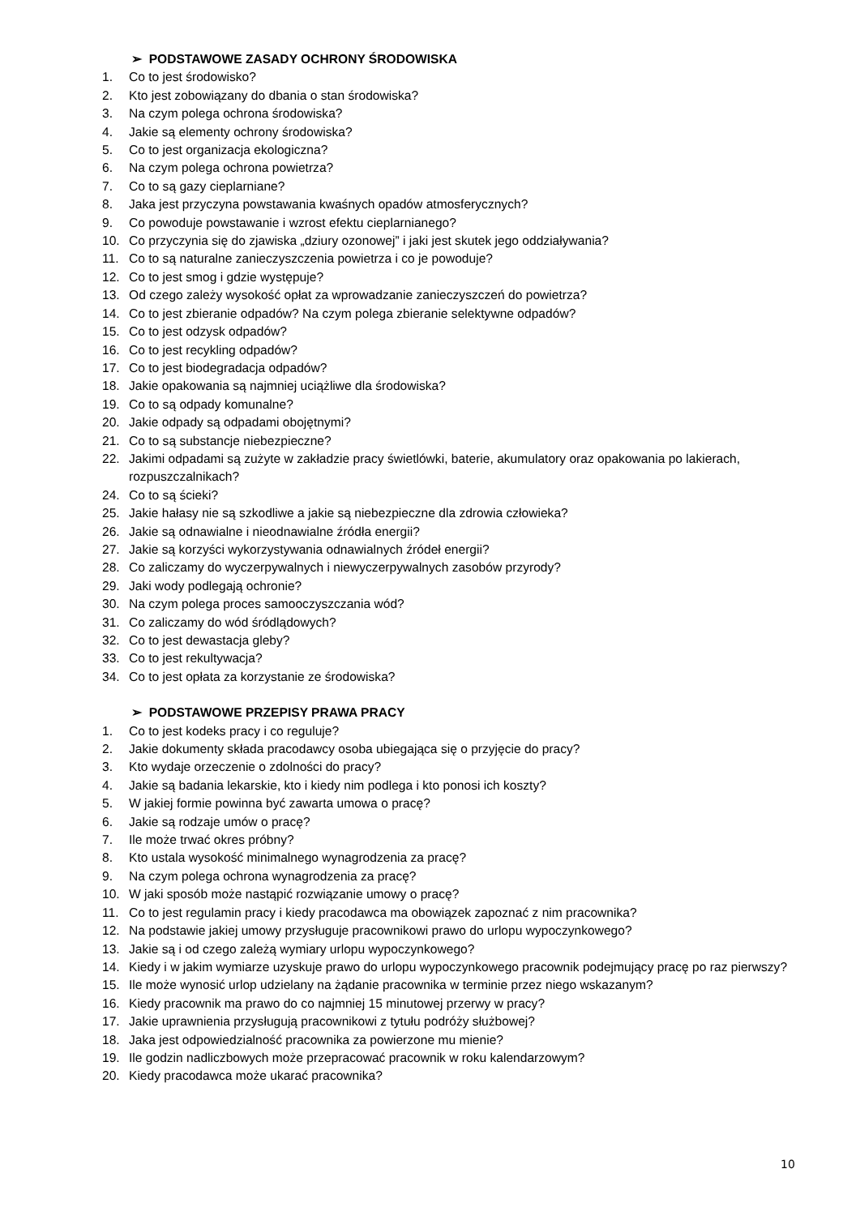➢ PODSTAWOWE ZASADY OCHRONY ŚRODOWISKA
1. Co to jest środowisko?
2. Kto jest zobowiązany do dbania o stan środowiska?
3. Na czym polega ochrona środowiska?
4. Jakie są elementy ochrony środowiska?
5. Co to jest organizacja ekologiczna?
6. Na czym polega ochrona powietrza?
7. Co to są gazy cieplarniane?
8. Jaka jest przyczyna powstawania kwaśnych opadów atmosferycznych?
9. Co powoduje powstawanie i wzrost efektu cieplarnianego?
10. Co przyczynia się do zjawiska „dziury ozonowej” i jaki jest skutek jego oddziaływania?
11. Co to są naturalne zanieczyszczenia powietrza i co je powoduje?
12. Co to jest smog i gdzie występuje?
13. Od czego zależy wysokość opłat za wprowadzanie zanieczyszczeń do powietrza?
14. Co to jest zbieranie odpadów? Na czym polega zbieranie selektywne odpadów?
15. Co to jest odzysk odpadów?
16. Co to jest recykling odpadów?
17. Co to jest biodegradacja odpadów?
18. Jakie opakowania są najmniej uciążliwe dla środowiska?
19. Co to są odpady komunalne?
20. Jakie odpady są odpadami obojętnymi?
21. Co to są substancje niebezpieczne?
22. Jakimi odpadami są zużyte w zakładzie pracy świetlówki, baterie, akumulatory oraz opakowania po lakierach, rozpuszczalnikach?
24. Co to są ścieki?
25. Jakie hałasy nie są szkodliwe a jakie są niebezpieczne dla zdrowia człowieka?
26. Jakie są odnawialne i nieodnawialne źródła energii?
27. Jakie są korzyści wykorzystywania odnawialnych źródeł energii?
28. Co zaliczamy do wyczerpywalnych i niewyczerpywalnych zasobów przyrody?
29. Jaki wody podlegają ochronie?
30. Na czym polega proces samooczyszczania wód?
31. Co zaliczamy do wód śródlądowych?
32. Co to jest dewastacja gleby?
33. Co to jest rekultywacja?
34. Co to jest opłata za korzystanie ze środowiska?
➢ PODSTAWOWE PRZEPISY PRAWA PRACY
1. Co to jest kodeks pracy i co reguluje?
2. Jakie dokumenty składa pracodawcy osoba ubiegająca się o przyjęcie do pracy?
3. Kto wydaje orzeczenie o zdolności do pracy?
4. Jakie są badania lekarskie, kto i kiedy nim podlega i kto ponosi ich koszty?
5. W jakiej formie powinna być zawarta umowa o pracę?
6. Jakie są rodzaje umów o pracę?
7. Ile może trwać okres próbny?
8. Kto ustala wysokość minimalnego wynagrodzenia za pracę?
9. Na czym polega ochrona wynagrodzenia za pracę?
10. W jaki sposób może nastąpić rozwiązanie umowy o pracę?
11. Co to jest regulamin pracy i kiedy pracodawca ma obowiązek zapoznać z nim pracownika?
12. Na podstawie jakiej umowy przysługuje pracownikowi prawo do urlopu wypoczynkowego?
13. Jakie są i od czego zależą wymiary urlopu wypoczynkowego?
14. Kiedy i w jakim wymiarze uzyskuje prawo do urlopu wypoczynkowego pracownik podejmujący pracę po raz pierwszy?
15. Ile może wynosić urlop udzielany na żądanie pracownika w terminie przez niego wskazanym?
16. Kiedy pracownik ma prawo do co najmniej 15 minutowej przerwy w pracy?
17. Jakie uprawnienia przysługują pracownikowi z tytułu podróży służbowej?
18. Jaka jest odpowiedzialność pracownika za powierzone mu mienie?
19. Ile godzin nadliczbowych może przepracować pracownik w roku kalendarzowym?
20. Kiedy pracodawca może ukarać pracownika?
10